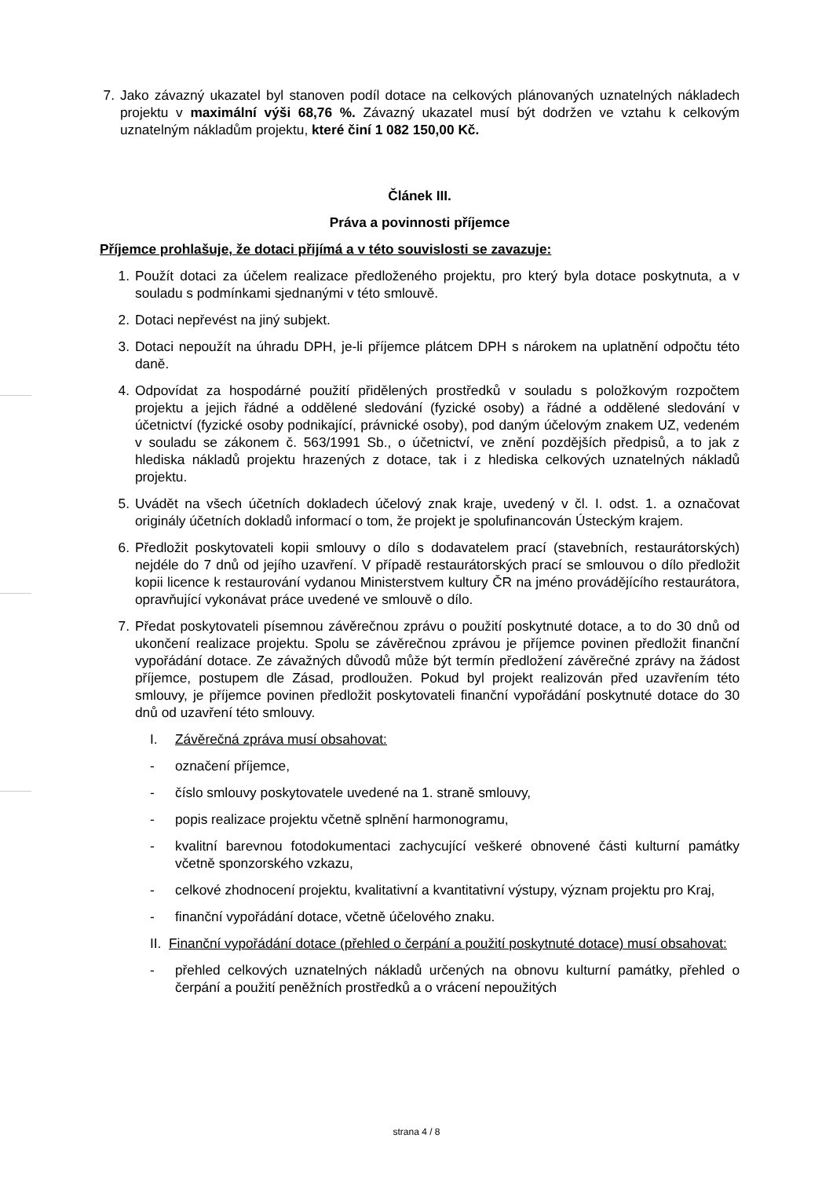7. Jako závazný ukazatel byl stanoven podíl dotace na celkových plánovaných uznatelných nákladech projektu v maximální výši 68,76 %. Závazný ukazatel musí být dodržen ve vztahu k celkovým uznatelným nákladům projektu, které činí 1 082 150,00 Kč.
Článek III.
Práva a povinnosti příjemce
Příjemce prohlašuje, že dotaci přijímá a v této souvislosti se zavazuje:
1. Použít dotaci za účelem realizace předloženého projektu, pro který byla dotace poskytnuta, a v souladu s podmínkami sjednanými v této smlouvě.
2. Dotaci nepřevést na jiný subjekt.
3. Dotaci nepoužít na úhradu DPH, je-li příjemce plátcem DPH s nárokem na uplatnění odpočtu této daně.
4. Odpovídat za hospodárné použití přidělených prostředků v souladu s položkovým rozpočtem projektu a jejich řádné a oddělené sledování (fyzické osoby) a řádné a oddělené sledování v účetnictví (fyzické osoby podnikající, právnické osoby), pod daným účelovým znakem UZ, vedeném v souladu se zákonem č. 563/1991 Sb., o účetnictví, ve znění pozdějších předpisů, a to jak z hlediska nákladů projektu hrazených z dotace, tak i z hlediska celkových uznatelných nákladů projektu.
5. Uvádět na všech účetních dokladech účelový znak kraje, uvedený v čl. I. odst. 1. a označovat originály účetních dokladů informací o tom, že projekt je spolufinancován Ústeckým krajem.
6. Předložit poskytovateli kopii smlouvy o dílo s dodavatelem prací (stavebních, restaurátorských) nejdéle do 7 dnů od jejího uzavření. V případě restaurátorských prací se smlouvou o dílo předložit kopii licence k restaurování vydanou Ministerstvem kultury ČR na jméno provádějícího restaurátora, opravňující vykonávat práce uvedené ve smlouvě o dílo.
7. Předat poskytovateli písemnou závěrečnou zprávu o použití poskytnuté dotace, a to do 30 dnů od ukončení realizace projektu. Spolu se závěrečnou zprávou je příjemce povinen předložit finanční vypořádání dotace. Ze závažných důvodů může být termín předložení závěrečné zprávy na žádost příjemce, postupem dle Zásad, prodloužen. Pokud byl projekt realizován před uzavřením této smlouvy, je příjemce povinen předložit poskytovateli finanční vypořádání poskytnuté dotace do 30 dnů od uzavření této smlouvy.
I. Závěrečná zpráva musí obsahovat:
- označení příjemce,
- číslo smlouvy poskytovatele uvedené na 1. straně smlouvy,
- popis realizace projektu včetně splnění harmonogramu,
- kvalitní barevnou fotodokumentaci zachycující veškeré obnovené části kulturní památky včetně sponzorského vzkazu,
- celkové zhodnocení projektu, kvalitativní a kvantitativní výstupy, význam projektu pro Kraj,
- finanční vypořádání dotace, včetně účelového znaku.
II. Finanční vypořádání dotace (přehled o čerpání a použití poskytnuté dotace) musí obsahovat:
- přehled celkových uznatelných nákladů určených na obnovu kulturní památky, přehled o čerpání a použití peněžních prostředků a o vrácení nepoužitých
strana 4 / 8